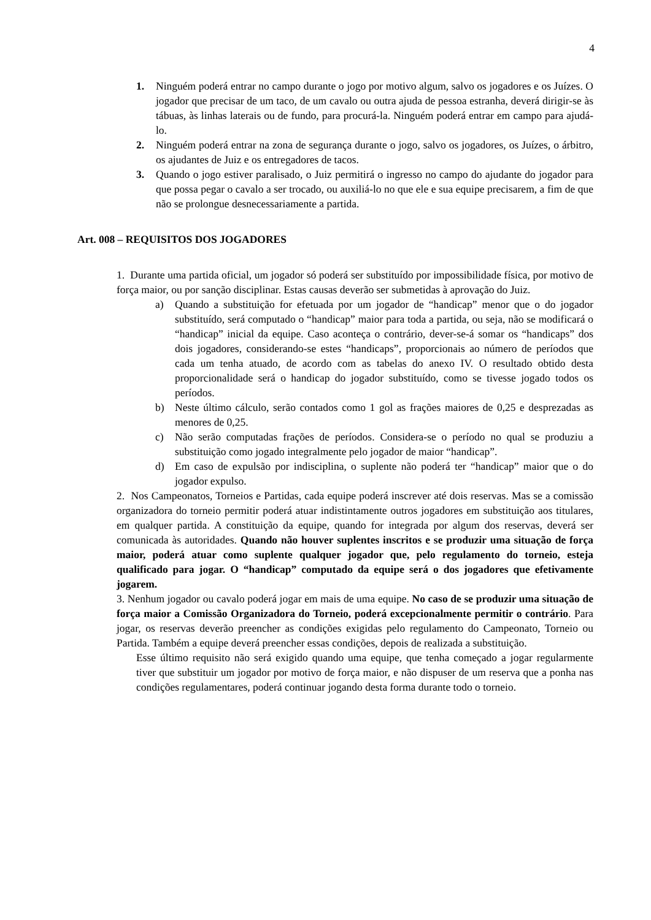4
1. Ninguém poderá entrar no campo durante o jogo por motivo algum, salvo os jogadores e os Juízes. O jogador que precisar de um taco, de um cavalo ou outra ajuda de pessoa estranha, deverá dirigir-se às tábuas, às linhas laterais ou de fundo, para procurá-la. Ninguém poderá entrar em campo para ajudá-lo.
2. Ninguém poderá entrar na zona de segurança durante o jogo, salvo os jogadores, os Juízes, o árbitro, os ajudantes de Juiz e os entregadores de tacos.
3. Quando o jogo estiver paralisado, o Juiz permitirá o ingresso no campo do ajudante do jogador para que possa pegar o cavalo a ser trocado, ou auxiliá-lo no que ele e sua equipe precisarem, a fim de que não se prolongue desnecessariamente a partida.
Art. 008 – REQUISITOS DOS JOGADORES
1. Durante uma partida oficial, um jogador só poderá ser substituído por impossibilidade física, por motivo de força maior, ou por sanção disciplinar. Estas causas deverão ser submetidas à aprovação do Juiz.
a) Quando a substituição for efetuada por um jogador de “handicap” menor que o do jogador substituído, será computado o “handicap” maior para toda a partida, ou seja, não se modificará o “handicap” inicial da equipe. Caso aconteça o contrário, dever-se-á somar os “handicaps” dos dois jogadores, considerando-se estes “handicaps”, proporcionais ao número de períodos que cada um tenha atuado, de acordo com as tabelas do anexo IV. O resultado obtido desta proporcionalidade será o handicap do jogador substituído, como se tivesse jogado todos os períodos.
b) Neste último cálculo, serão contados como 1 gol as frações maiores de 0,25 e desprezadas as menores de 0,25.
c) Não serão computadas frações de períodos. Considera-se o período no qual se produziu a substituição como jogado integralmente pelo jogador de maior “handicap”.
d) Em caso de expulsão por indisciplina, o suplente não poderá ter “handicap” maior que o do jogador expulso.
2. Nos Campeonatos, Torneios e Partidas, cada equipe poderá inscrever até dois reservas. Mas se a comissão organizadora do torneio permitir poderá atuar indistintamente outros jogadores em substituição aos titulares, em qualquer partida. A constituição da equipe, quando for integrada por algum dos reservas, deverá ser comunicada às autoridades. Quando não houver suplentes inscritos e se produzir uma situação de força maior, poderá atuar como suplente qualquer jogador que, pelo regulamento do torneio, esteja qualificado para jogar. O “handicap” computado da equipe será o dos jogadores que efetivamente jogarem.
3. Nenhum jogador ou cavalo poderá jogar em mais de uma equipe. No caso de se produzir uma situação de força maior a Comissão Organizadora do Torneio, poderá excepcionalmente permitir o contrário. Para jogar, os reservas deverão preencher as condições exigidas pelo regulamento do Campeonato, Torneio ou Partida. Também a equipe deverá preencher essas condições, depois de realizada a substituição.
Esse último requisito não será exigido quando uma equipe, que tenha começado a jogar regularmente tiver que substituir um jogador por motivo de força maior, e não dispuser de um reserva que a ponha nas condições regulamentares, poderá continuar jogando desta forma durante todo o torneio.